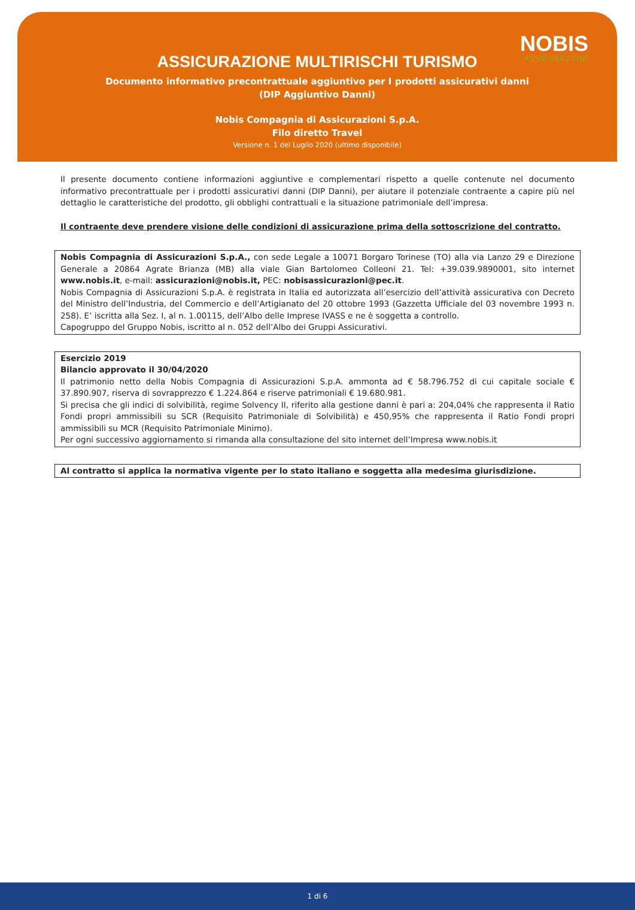NOBIS
ASSICURAZIONI
ASSICURAZIONE MULTIRISCHI TURISMO
Documento informativo precontrattuale aggiuntivo per I prodotti assicurativi danni
(DIP Aggiuntivo Danni)
Nobis Compagnia di Assicurazioni S.p.A.
Filo diretto Travel
Versione n. 1 del Luglio 2020 (ultimo disponibile)
Il presente documento contiene informazioni aggiuntive e complementari rispetto a quelle contenute nel documento informativo precontrattuale per i prodotti assicurativi danni (DIP Danni), per aiutare il potenziale contraente a capire più nel dettaglio le caratteristiche del prodotto, gli obblighi contrattuali e la situazione patrimoniale dell’impresa.
Il contraente deve prendere visione delle condizioni di assicurazione prima della sottoscrizione del contratto.
Nobis Compagnia di Assicurazioni S.p.A., con sede Legale a 10071 Borgaro Torinese (TO) alla via Lanzo 29 e Direzione Generale a 20864 Agrate Brianza (MB) alla viale Gian Bartolomeo Colleoni 21. Tel: +39.039.9890001, sito internet www.nobis.it, e-mail: assicurazioni@nobis.it, PEC: nobisassicurazioni@pec.it.
Nobis Compagnia di Assicurazioni S.p.A. è registrata in Italia ed autorizzata all’esercizio dell’attività assicurativa con Decreto del Ministro dell’Industria, del Commercio e dell’Artigianato del 20 ottobre 1993 (Gazzetta Ufficiale del 03 novembre 1993 n. 258). E’ iscritta alla Sez. I, al n. 1.00115, dell’Albo delle Imprese IVASS e ne è soggetta a controllo.
Capogruppo del Gruppo Nobis, iscritto al n. 052 dell’Albo dei Gruppi Assicurativi.
Esercizio 2019
Bilancio approvato il 30/04/2020
Il patrimonio netto della Nobis Compagnia di Assicurazioni S.p.A. ammonta ad € 58.796.752 di cui capitale sociale € 37.890.907, riserva di sovrapprezzo € 1.224.864 e riserve patrimoniali € 19.680.981.
Si precisa che gli indici di solvibilità, regime Solvency II, riferito alla gestione danni è pari a: 204,04% che rappresenta il Ratio Fondi propri ammissibili su SCR (Requisito Patrimoniale di Solvibilità) e 450,95% che rappresenta il Ratio Fondi propri ammissibili su MCR (Requisito Patrimoniale Minimo).
Per ogni successivo aggiornamento si rimanda alla consultazione del sito internet dell’Impresa www.nobis.it
Al contratto si applica la normativa vigente per lo stato italiano e soggetta alla medesima giurisdizione.
1 di 6